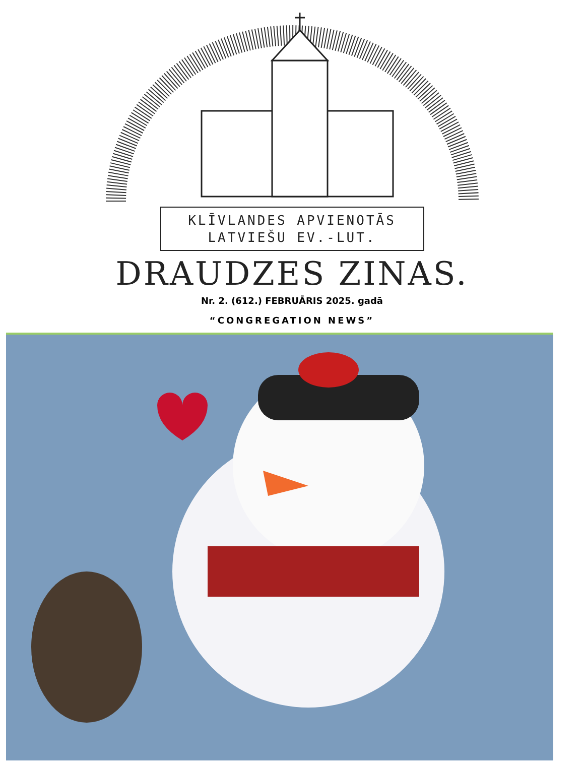KLĪVLANDES APVIENOTĀS
LATVIEŠU EV.-LUT.
DRAUDZES ZINAS.
Nr. 2. (612.) FEBRUĀRIS 2025. gadā
“CONGREGATION NEWS”